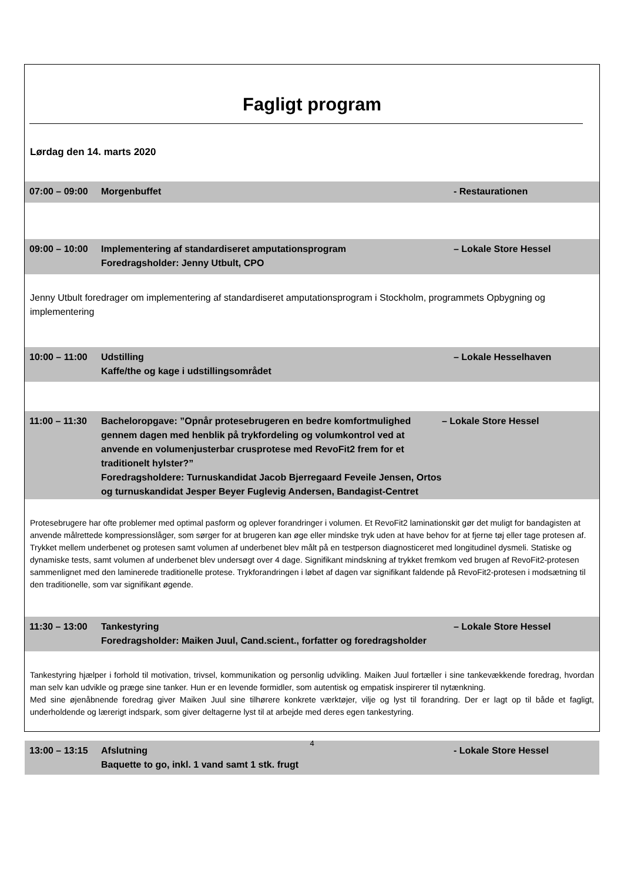Fagligt program
Lørdag den 14. marts 2020
07:00 – 09:00
Morgenbuffet - Restaurationen
09:00 – 10:00
Implementering af standardiseret amputationsprogram
Foredragsholder: Jenny Utbult, CPO
– Lokale Store Hessel
Jenny Utbult foredrager om implementering af standardiseret amputationsprogram i Stockholm, programmets Opbygning og implementering
10:00 – 11:00
Udstilling
Kaffe/the og kage i udstillingsområdet
– Lokale Hesselhaven
11:00 – 11:30
Bacheloropgave: ”Opnår protesebrugeren en bedre komfortmulighed gennem dagen med henblik på trykfordeling og volumkontrol ved at anvende en volumenjusterbar crusprotese med RevoFit2 frem for et traditionelt hylster?”
Foredragsholdere: Turnuskandidat Jacob Bjerregaard Feveile Jensen, Ortos og turnuskandidat Jesper Beyer Fuglevig Andersen, Bandagist-Centret
– Lokale Store Hessel
Protesebrugere har ofte problemer med optimal pasform og oplever forandringer i volumen. Et RevoFit2 laminationskit gør det muligt for bandagisten at anvende målrettede kompressionslåger, som sørger for at brugeren kan øge eller mindske tryk uden at have behov for at fjerne tøj eller tage protesen af.
Trykket mellem underbenet og protesen samt volumen af underbenet blev målt på en testperson diagnosticeret med longitudinel dysmeli. Statiske og dynamiske tests, samt volumen af underbenet blev undersøgt over 4 dage. Signifikant mindskning af trykket fremkom ved brugen af RevoFit2-protesen sammenlignet med den laminerede traditionelle protese. Trykforandringen i løbet af dagen var signifikant faldende på RevoFit2-protesen i modsætning til den traditionelle, som var signifikant øgende.
11:30 – 13:00
Tankestyring
Foredragsholder: Maiken Juul, Cand.scient., forfatter og foredragsholder
– Lokale Store Hessel
Tankestyring hjælper i forhold til motivation, trivsel, kommunikation og personlig udvikling. Maiken Juul fortæller i sine tankevækkende foredrag, hvordan man selv kan udvikle og præge sine tanker. Hun er en levende formidler, som autentisk og empatisk inspirerer til nytænkning.
Med sine øjenåbnende foredrag giver Maiken Juul sine tilhørere konkrete værktøjer, vilje og lyst til forandring. Der er lagt op til både et fagligt, underholdende og lærerigt indspark, som giver deltagerne lyst til at arbejde med deres egen tankestyring.
13:00 – 13:15
Afslutning
Baquette to go, inkl. 1 vand samt 1 stk. frugt
- Lokale Store Hessel
4